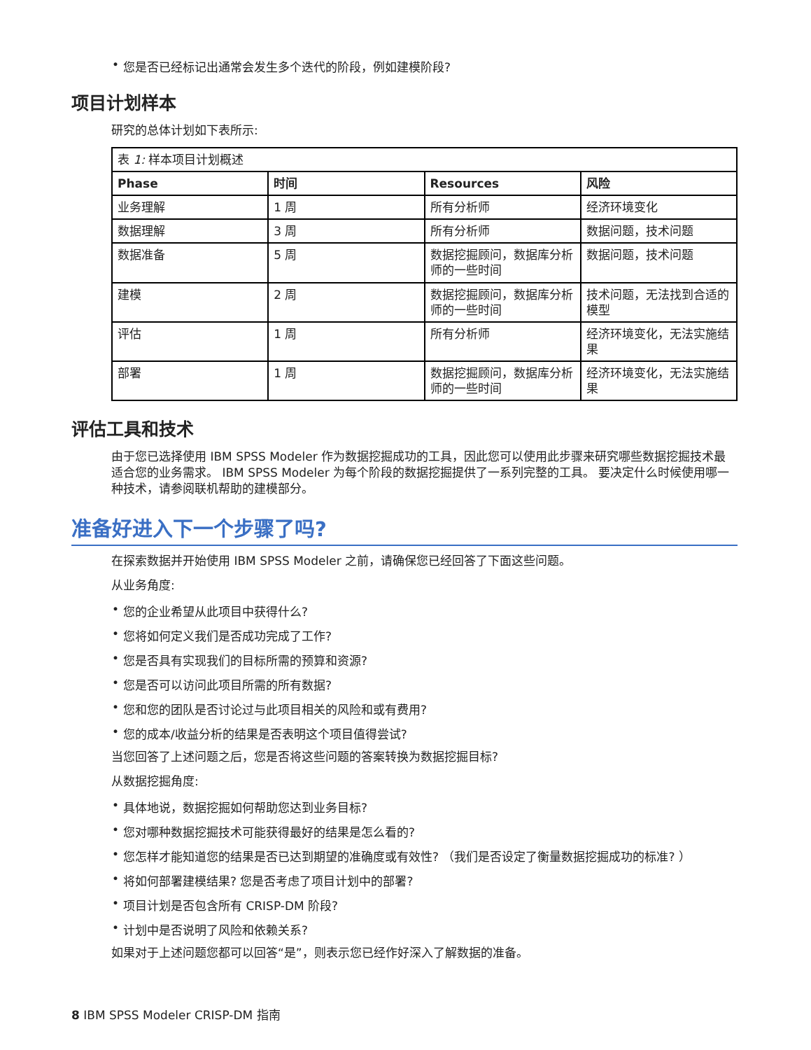• 您是否已经标记出通常会发生多个迭代的阶段，例如建模阶段?
项目计划样本
研究的总体计划如下表所示:
| 表 1: 样本项目计划概述 | | | |
| Phase | 时间 | Resources | 风险 |
| 业务理解 | 1 周 | 所有分析师 | 经济环境变化 |
| 数据理解 | 3 周 | 所有分析师 | 数据问题，技术问题 |
| 数据准备 | 5 周 | 数据挖掘顾问，数据库分析师的一些时间 | 数据问题，技术问题 |
| 建模 | 2 周 | 数据挖掘顾问，数据库分析师的一些时间 | 技术问题，无法找到合适的模型 |
| 评估 | 1 周 | 所有分析师 | 经济环境变化，无法实施结果 |
| 部署 | 1 周 | 数据挖掘顾问，数据库分析师的一些时间 | 经济环境变化，无法实施结果 |
评估工具和技术
由于您已选择使用 IBM SPSS Modeler 作为数据挖掘成功的工具，因此您可以使用此步骤来研究哪些数据挖掘技术最适合您的业务需求。 IBM SPSS Modeler 为每个阶段的数据挖掘提供了一系列完整的工具。 要决定什么时候使用哪一种技术，请参阅联机帮助的建模部分。
准备好进入下一个步骤了吗?
在探索数据并开始使用 IBM SPSS Modeler 之前，请确保您已经回答了下面这些问题。
从业务角度:
• 您的企业希望从此项目中获得什么?
• 您将如何定义我们是否成功完成了工作?
• 您是否具有实现我们的目标所需的预算和资源?
• 您是否可以访问此项目所需的所有数据?
• 您和您的团队是否讨论过与此项目相关的风险和或有费用?
• 您的成本/收益分析的结果是否表明这个项目值得尝试?
当您回答了上述问题之后，您是否将这些问题的答案转换为数据挖掘目标?
从数据挖掘角度:
• 具体地说，数据挖掘如何帮助您达到业务目标?
• 您对哪种数据挖掘技术可能获得最好的结果是怎么看的?
• 您怎样才能知道您的结果是否已达到期望的准确度或有效性? （我们是否设定了衡量数据挖掘成功的标准? ）
• 将如何部署建模结果? 您是否考虑了项目计划中的部署?
• 项目计划是否包含所有 CRISP-DM 阶段?
• 计划中是否说明了风险和依赖关系?
如果对于上述问题您都可以回答“是”，则表示您已经作好深入了解数据的准备。
8 IBM SPSS Modeler CRISP-DM 指南